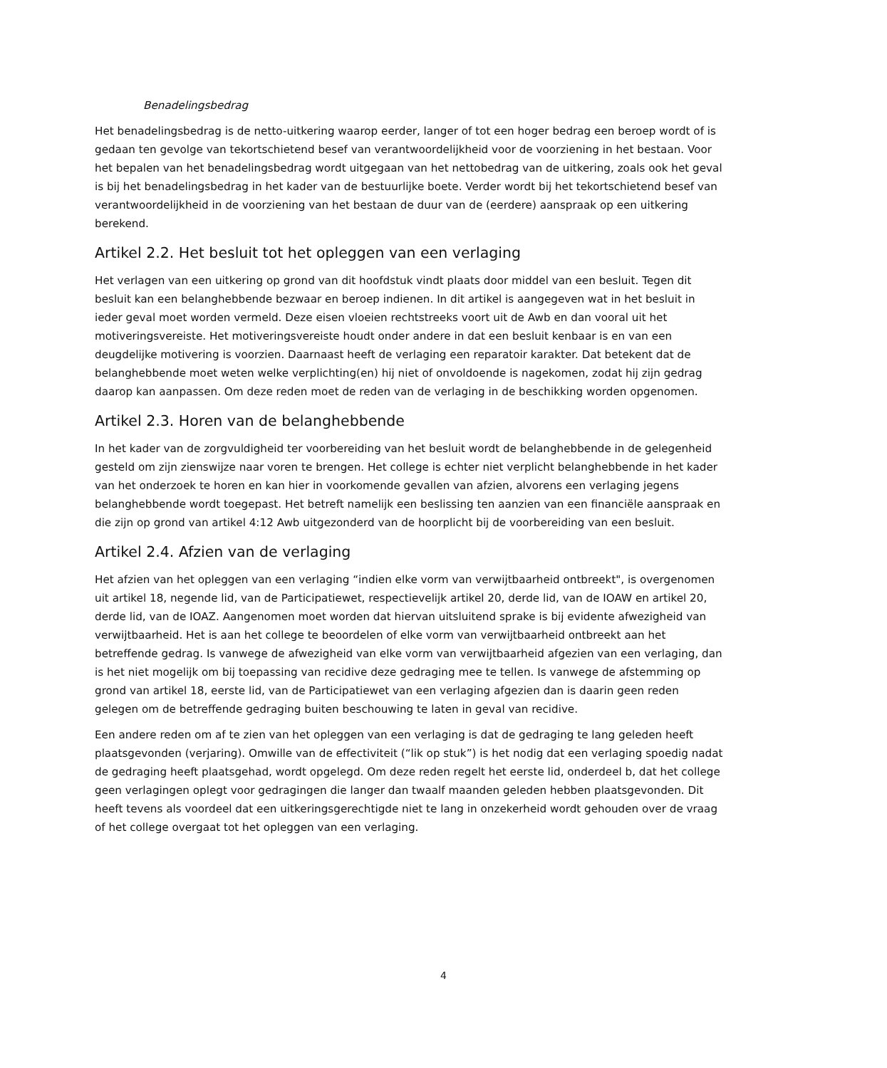Benadelingsbedrag
Het benadelingsbedrag is de netto-uitkering waarop eerder, langer of tot een hoger bedrag een beroep wordt of is gedaan ten gevolge van tekortschietend besef van verantwoordelijkheid voor de voorziening in het bestaan. Voor het bepalen van het benadelingsbedrag wordt uitgegaan van het nettobedrag van de uitkering, zoals ook het geval is bij het benadelingsbedrag in het kader van de bestuurlijke boete. Verder wordt bij het tekortschietend besef van verantwoordelijkheid in de voorziening van het bestaan de duur van de (eerdere) aanspraak op een uitkering berekend.
Artikel 2.2. Het besluit tot het opleggen van een verlaging
Het verlagen van een uitkering op grond van dit hoofdstuk vindt plaats door middel van een besluit. Tegen dit besluit kan een belanghebbende bezwaar en beroep indienen. In dit artikel is aangegeven wat in het besluit in ieder geval moet worden vermeld. Deze eisen vloeien rechtstreeks voort uit de Awb en dan vooral uit het motiveringsvereiste. Het motiveringsvereiste houdt onder andere in dat een besluit kenbaar is en van een deugdelijke motivering is voorzien. Daarnaast heeft de verlaging een reparatoir karakter. Dat betekent dat de belanghebbende moet weten welke verplichting(en) hij niet of onvoldoende is nagekomen, zodat hij zijn gedrag daarop kan aanpassen. Om deze reden moet de reden van de verlaging in de beschikking worden opgenomen.
Artikel 2.3. Horen van de belanghebbende
In het kader van de zorgvuldigheid ter voorbereiding van het besluit wordt de belanghebbende in de gelegenheid gesteld om zijn zienswijze naar voren te brengen. Het college is echter niet verplicht belanghebbende in het kader van het onderzoek te horen en kan hier in voorkomende gevallen van afzien, alvorens een verlaging jegens belanghebbende wordt toegepast. Het betreft namelijk een beslissing ten aanzien van een financiële aanspraak en die zijn op grond van artikel 4:12 Awb uitgezonderd van de hoorplicht bij de voorbereiding van een besluit.
Artikel 2.4. Afzien van de verlaging
Het afzien van het opleggen van een verlaging “indien elke vorm van verwijtbaarheid ontbreekt", is overgenomen uit artikel 18, negende lid, van de Participatiewet, respectievelijk artikel 20, derde lid, van de IOAW en artikel 20, derde lid, van de IOAZ. Aangenomen moet worden dat hiervan uitsluitend sprake is bij evidente afwezigheid van verwijtbaarheid. Het is aan het college te beoordelen of elke vorm van verwijtbaarheid ontbreekt aan het betreffende gedrag. Is vanwege de afwezigheid van elke vorm van verwijtbaarheid afgezien van een verlaging, dan is het niet mogelijk om bij toepassing van recidive deze gedraging mee te tellen. Is vanwege de afstemming op grond van artikel 18, eerste lid, van de Participatiewet van een verlaging afgezien dan is daarin geen reden gelegen om de betreffende gedraging buiten beschouwing te laten in geval van recidive.
Een andere reden om af te zien van het opleggen van een verlaging is dat de gedraging te lang geleden heeft plaatsgevonden (verjaring). Omwille van de effectiviteit (“lik op stuk”) is het nodig dat een verlaging spoedig nadat de gedraging heeft plaatsgehad, wordt opgelegd. Om deze reden regelt het eerste lid, onderdeel b, dat het college geen verlagingen oplegt voor gedragingen die langer dan twaalf maanden geleden hebben plaatsgevonden. Dit heeft tevens als voordeel dat een uitkeringsgerechtigde niet te lang in onzekerheid wordt gehouden over de vraag of het college overgaat tot het opleggen van een verlaging.
4